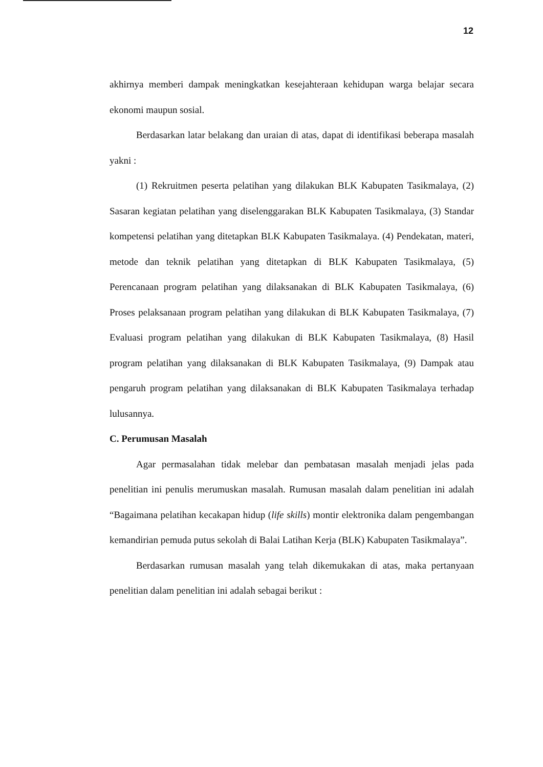12
akhirnya memberi dampak meningkatkan kesejahteraan kehidupan warga belajar secara ekonomi maupun sosial.
Berdasarkan latar belakang dan uraian di atas, dapat di identifikasi beberapa masalah yakni :
(1) Rekruitmen peserta pelatihan yang dilakukan BLK Kabupaten Tasikmalaya, (2) Sasaran kegiatan pelatihan yang diselenggarakan BLK Kabupaten Tasikmalaya, (3) Standar kompetensi pelatihan yang ditetapkan BLK Kabupaten Tasikmalaya. (4) Pendekatan, materi, metode dan teknik pelatihan yang ditetapkan di BLK Kabupaten Tasikmalaya, (5) Perencanaan program pelatihan yang dilaksanakan di BLK Kabupaten Tasikmalaya, (6) Proses pelaksanaan program pelatihan yang dilakukan di BLK Kabupaten Tasikmalaya, (7) Evaluasi program pelatihan yang dilakukan di BLK Kabupaten Tasikmalaya, (8) Hasil program pelatihan yang dilaksanakan di BLK Kabupaten Tasikmalaya, (9) Dampak atau pengaruh program pelatihan yang dilaksanakan di BLK Kabupaten Tasikmalaya terhadap lulusannya.
C. Perumusan Masalah
Agar permasalahan tidak melebar dan pembatasan masalah menjadi jelas pada penelitian ini penulis merumuskan masalah. Rumusan masalah dalam penelitian ini adalah “Bagaimana pelatihan kecakapan hidup (life skills) montir elektronika dalam pengembangan kemandirian pemuda putus sekolah di Balai Latihan Kerja (BLK) Kabupaten Tasikmalaya”.
Berdasarkan rumusan masalah yang telah dikemukakan di atas, maka pertanyaan penelitian dalam penelitian ini adalah sebagai berikut :